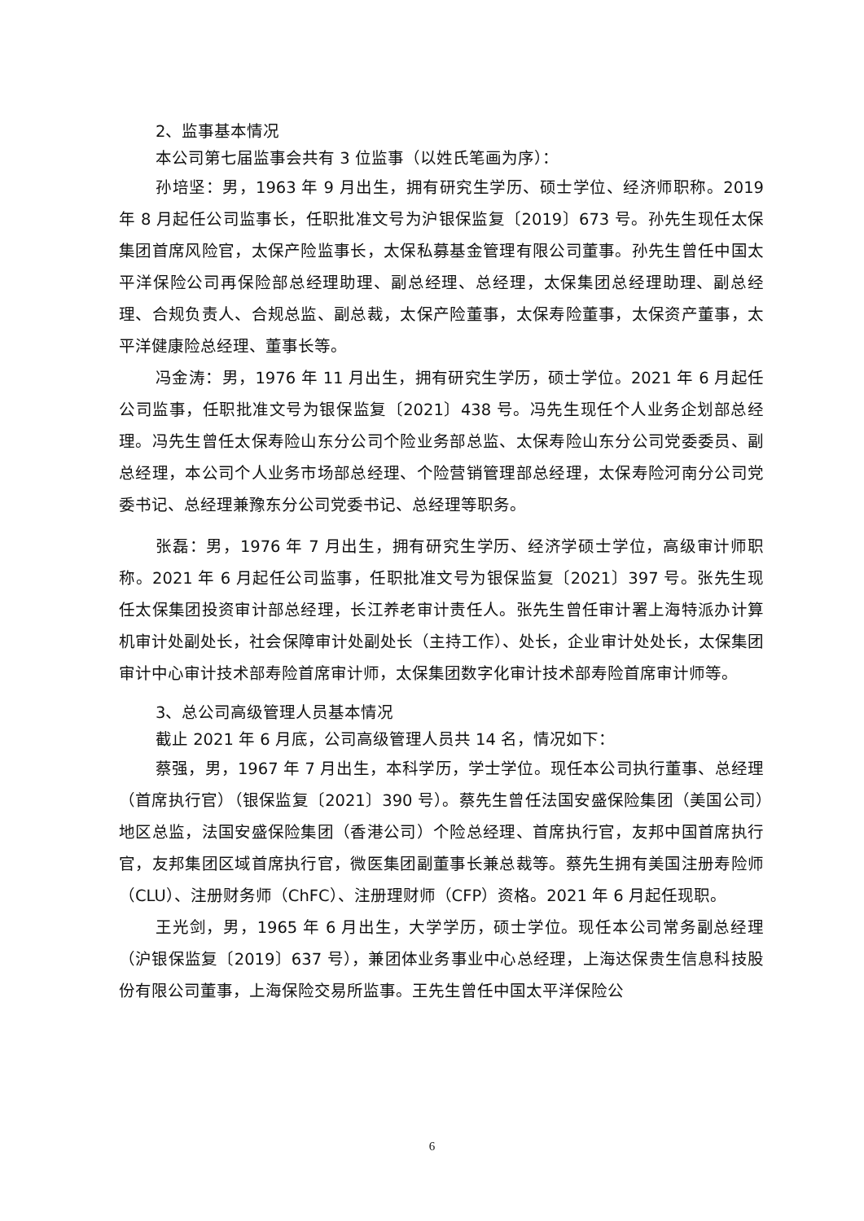2、监事基本情况
本公司第七届监事会共有 3 位监事（以姓氏笔画为序）：
孙培坚：男，1963 年 9 月出生，拥有研究生学历、硕士学位、经济师职称。2019 年 8 月起任公司监事长，任职批准文号为沪银保监复〔2019〕673 号。孙先生现任太保集团首席风险官，太保产险监事长，太保私募基金管理有限公司董事。孙先生曾任中国太平洋保险公司再保险部总经理助理、副总经理、总经理，太保集团总经理助理、副总经理、合规负责人、合规总监、副总裁，太保产险董事，太保寿险董事，太保资产董事，太平洋健康险总经理、董事长等。
冯金涛：男，1976 年 11 月出生，拥有研究生学历，硕士学位。2021 年 6 月起任公司监事，任职批准文号为银保监复〔2021〕438 号。冯先生现任个人业务企划部总经理。冯先生曾任太保寿险山东分公司个险业务部总监、太保寿险山东分公司党委委员、副总经理，本公司个人业务市场部总经理、个险营销管理部总经理，太保寿险河南分公司党委书记、总经理兼豫东分公司党委书记、总经理等职务。
张磊：男，1976 年 7 月出生，拥有研究生学历、经济学硕士学位，高级审计师职称。2021 年 6 月起任公司监事，任职批准文号为银保监复〔2021〕397 号。张先生现任太保集团投资审计部总经理，长江养老审计责任人。张先生曾任审计署上海特派办计算机审计处副处长，社会保障审计处副处长（主持工作）、处长，企业审计处处长，太保集团审计中心审计技术部寿险首席审计师，太保集团数字化审计技术部寿险首席审计师等。
3、总公司高级管理人员基本情况
截止 2021 年 6 月底，公司高级管理人员共 14 名，情况如下：
蔡强，男，1967 年 7 月出生，本科学历，学士学位。现任本公司执行董事、总经理（首席执行官）（银保监复〔2021〕390 号）。蔡先生曾任法国安盛保险集团（美国公司）地区总监，法国安盛保险集团（香港公司）个险总经理、首席执行官，友邦中国首席执行官，友邦集团区域首席执行官，微医集团副董事长兼总裁等。蔡先生拥有美国注册寿险师（CLU）、注册财务师（ChFC）、注册理财师（CFP）资格。2021 年 6 月起任现职。
王光剑，男，1965 年 6 月出生，大学学历，硕士学位。现任本公司常务副总经理（沪银保监复〔2019〕637 号），兼团体业务事业中心总经理，上海达保贵生信息科技股份有限公司董事，上海保险交易所监事。王先生曾任中国太平洋保险公
6